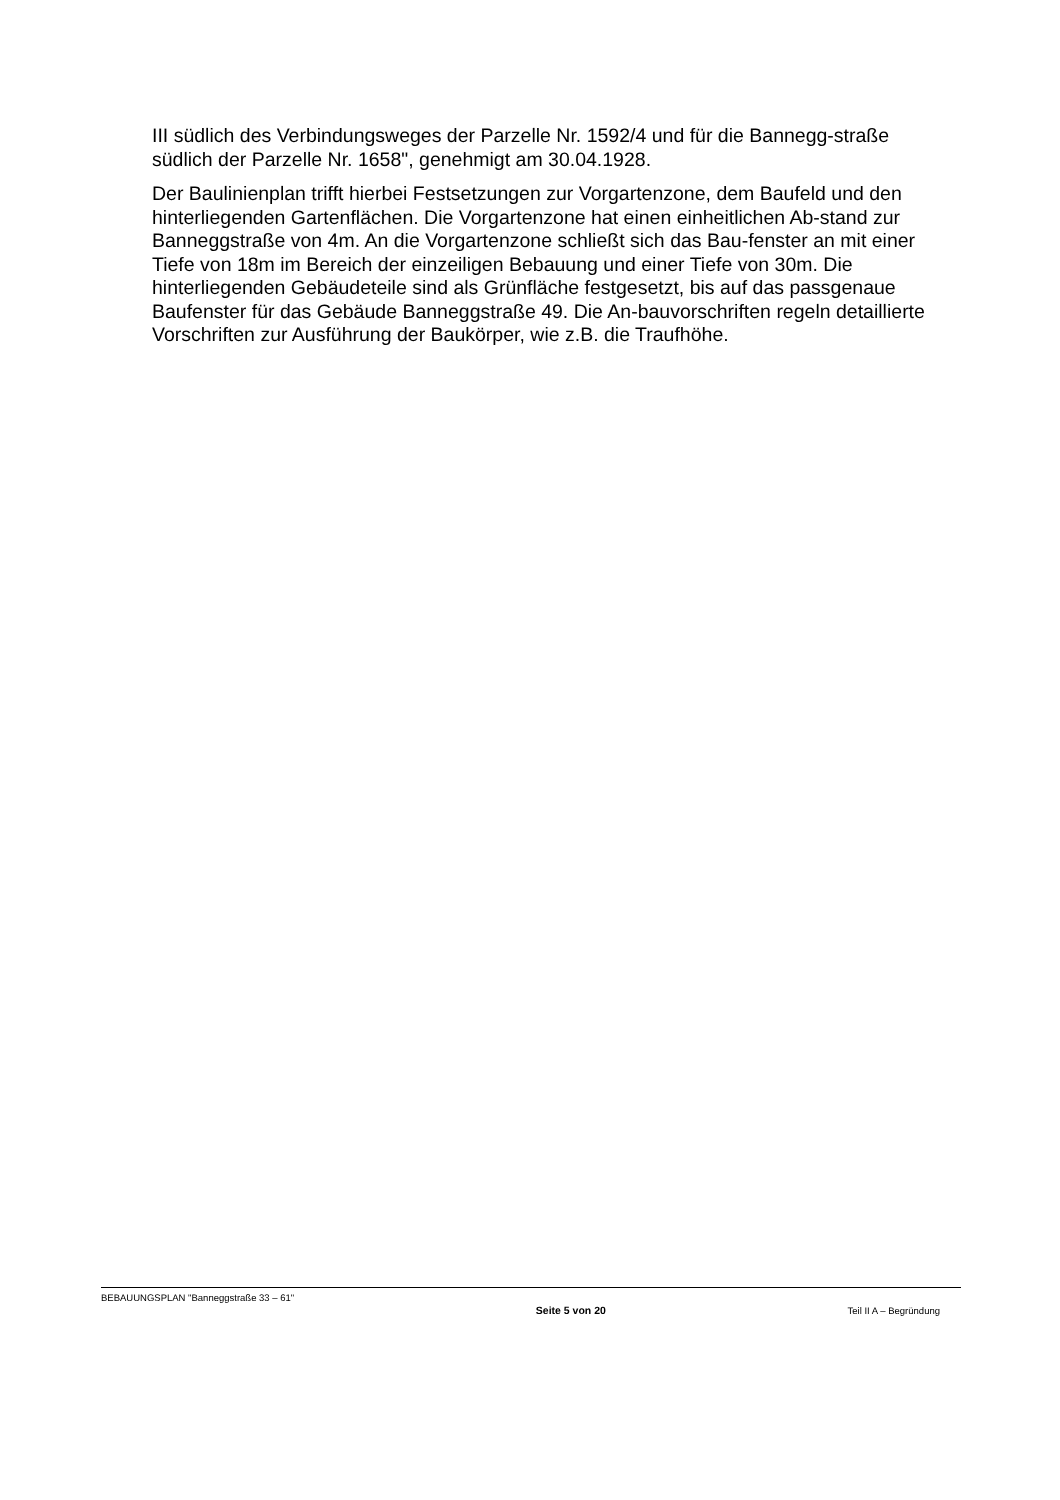III südlich des Verbindungsweges der Parzelle Nr. 1592/4 und für die Bannegg-straße südlich der Parzelle Nr. 1658", genehmigt am 30.04.1928.
Der Baulinienplan trifft hierbei Festsetzungen zur Vorgartenzone, dem Baufeld und den hinterliegenden Gartenflächen. Die Vorgartenzone hat einen einheitlichen Ab-stand zur Banneggstraße von 4m. An die Vorgartenzone schließt sich das Bau-fenster an mit einer Tiefe von 18m im Bereich der einzeiligen Bebauung und einer Tiefe von 30m. Die hinterliegenden Gebäudeteile sind als Grünfläche festgesetzt, bis auf das passgenaue Baufenster für das Gebäude Banneggstraße 49. Die An-bauvorschriften regeln detaillierte Vorschriften zur Ausführung der Baukörper, wie z.B. die Traufhöhe.
BEBAUUNGSPLAN "Banneggstraße 33 – 61"
Seite 5 von 20 Teil II A – Begründung